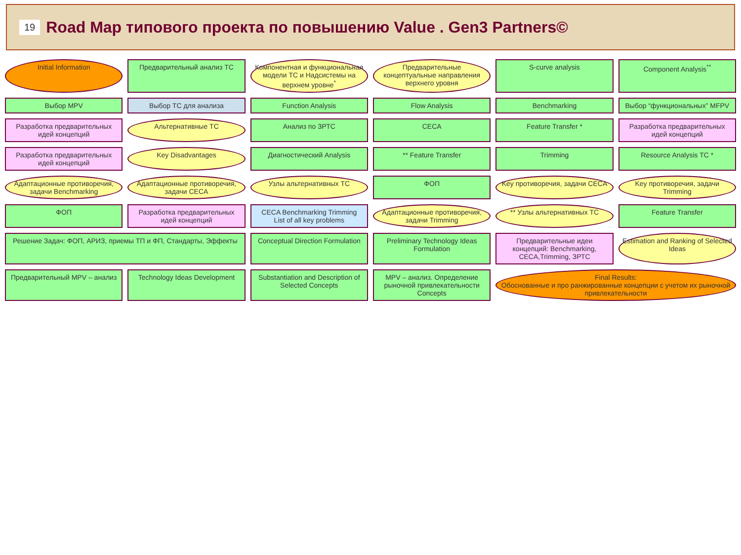19
Road Map типового проекта по повышению Value . Gen3 Partners©
Initial Information
Предварительный анализ ТС
Компонентная и функциональная модели ТС и Надсистемы на верхнем уровне<sup>*</sup>
Предварительные концептуальные направления верхнего уровня
S-curve analysis
Component Analysis<sup>**</sup>
Выбор MPV
Выбор ТС для анализа
Function Analysis
Flow Analysis
Benchmarking
Выбор “функциональных” MFPV
Разработка предварительных идей концепций
Альтернативные ТС
Анализ по ЗРТС
CECA
Feature Transfer *
Разработка предварительных идей концепций
Разработка предварительных идей концепций
Key Disadvantages
Диагностический Analysis
** Feature Transfer
Trimming
Resource Analysis TC *
Адаптационные противоречия, задачи Benchmarking
Адаптационные противоречия, задачи CECA
Узлы альтернативных ТС
ФОП
Key противоречия, задачи CECA
Key противоречия, задачи Trimming
ФОП
Разработка предварительных идей концепций
CECA Benchmarking Trimming
List of all key problems
Адаптационные противоречия, задачи Trimming
** Узлы альтернативных ТС
Feature Transfer
Решение Задач: ФОП, АРИЗ, приемы ТП и ФП, Стандарты, Эффекты
Conceptual Direction Formulation
Preliminary Technology Ideas Formulation
Предварительные идеи концепций: Benchmarking, CECA,Trimming, ЗРТС
Estimation and Ranking of Selected Ideas
Предварительный MPV – анализ
Technology Ideas Development
Substantiation and Description of Selected Concepts
MPV – анализ. Определение рыночной привлекательности Concepts
Final Results:
Обоснованные и про ранжированные концепции с учетом их рыночной привлекательности